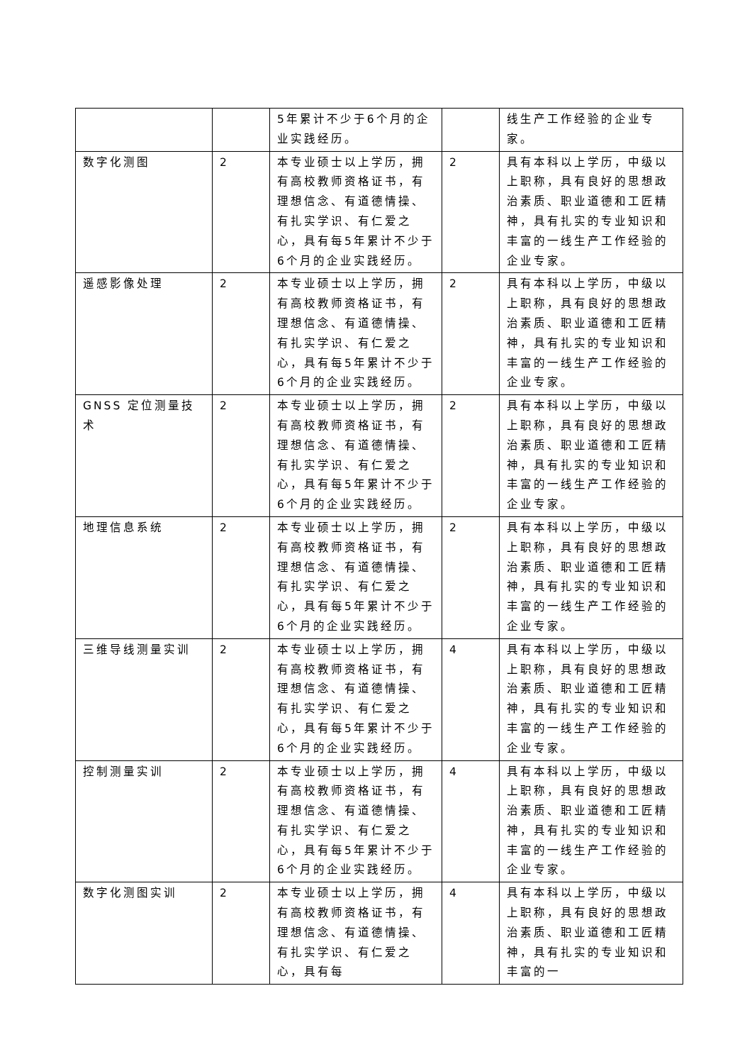| | | 5年累计不少于6个月的企业实践经历。 | | 线生产工作经验的企业专家。 |
| 数字化测图 | 2 | 本专业硕士以上学历，拥有高校教师资格证书，有理想信念、有道德情操、有扎实学识、有仁爱之心，具有每5年累计不少于6个月的企业实践经历。 | 2 | 具有本科以上学历，中级以上职称，具有良好的思想政治素质、职业道德和工匠精神，具有扎实的专业知识和丰富的一线生产工作经验的企业专家。 |
| 遥感影像处理 | 2 | 本专业硕士以上学历，拥有高校教师资格证书，有理想信念、有道德情操、有扎实学识、有仁爱之心，具有每5年累计不少于6个月的企业实践经历。 | 2 | 具有本科以上学历，中级以上职称，具有良好的思想政治素质、职业道德和工匠精神，具有扎实的专业知识和丰富的一线生产工作经验的企业专家。 |
| GNSS 定位测量技术 | 2 | 本专业硕士以上学历，拥有高校教师资格证书，有理想信念、有道德情操、有扎实学识、有仁爱之心，具有每5年累计不少于6个月的企业实践经历。 | 2 | 具有本科以上学历，中级以上职称，具有良好的思想政治素质、职业道德和工匠精神，具有扎实的专业知识和丰富的一线生产工作经验的企业专家。 |
| 地理信息系统 | 2 | 本专业硕士以上学历，拥有高校教师资格证书，有理想信念、有道德情操、有扎实学识、有仁爱之心，具有每5年累计不少于6个月的企业实践经历。 | 2 | 具有本科以上学历，中级以上职称，具有良好的思想政治素质、职业道德和工匠精神，具有扎实的专业知识和丰富的一线生产工作经验的企业专家。 |
| 三维导线测量实训 | 2 | 本专业硕士以上学历，拥有高校教师资格证书，有理想信念、有道德情操、有扎实学识、有仁爱之心，具有每5年累计不少于6个月的企业实践经历。 | 4 | 具有本科以上学历，中级以上职称，具有良好的思想政治素质、职业道德和工匠精神，具有扎实的专业知识和丰富的一线生产工作经验的企业专家。 |
| 控制测量实训 | 2 | 本专业硕士以上学历，拥有高校教师资格证书，有理想信念、有道德情操、有扎实学识、有仁爱之心，具有每5年累计不少于6个月的企业实践经历。 | 4 | 具有本科以上学历，中级以上职称，具有良好的思想政治素质、职业道德和工匠精神，具有扎实的专业知识和丰富的一线生产工作经验的企业专家。 |
| 数字化测图实训 | 2 | 本专业硕士以上学历，拥有高校教师资格证书，有理想信念、有道德情操、有扎实学识、有仁爱之心，具有每 | 4 | 具有本科以上学历，中级以上职称，具有良好的思想政治素质、职业道德和工匠精神，具有扎实的专业知识和丰富的一 |